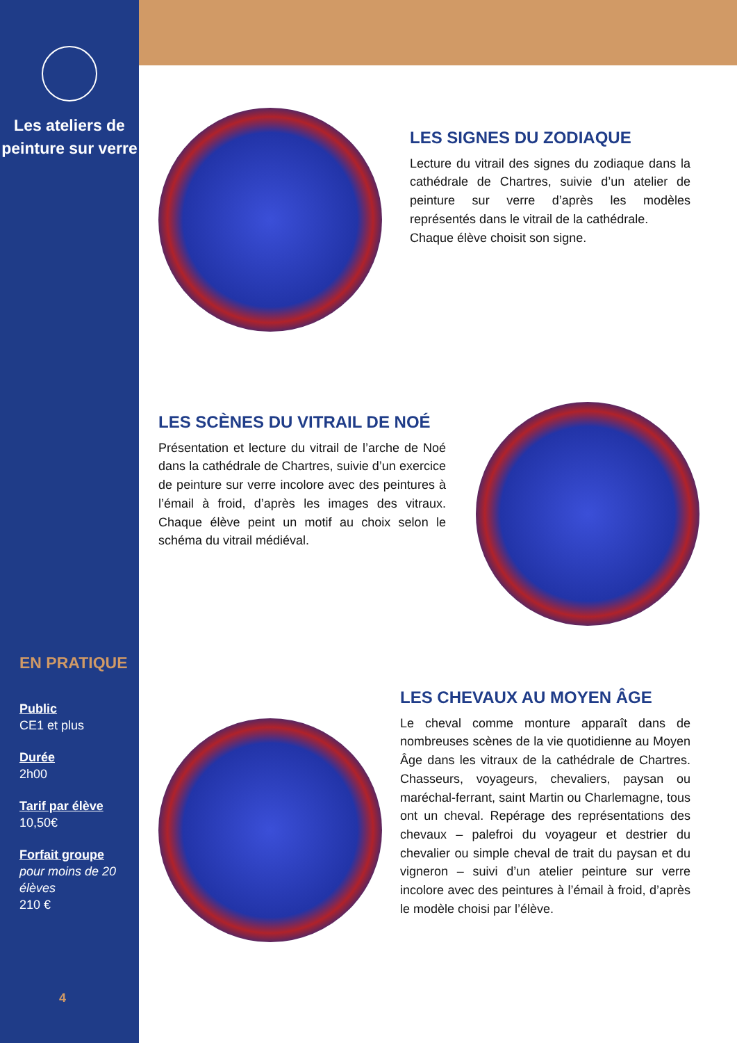Les ateliers de peinture sur verre
EN PRATIQUE
Public
CE1 et plus
Durée
2h00
Tarif par élève
10,50€
Forfait groupe
pour moins de 20 élèves
210 €
4
LES SIGNES DU ZODIAQUE
Lecture du vitrail des signes du zodiaque dans la cathédrale de Chartres, suivie d’un atelier de peinture sur verre d’après les modèles représentés dans le vitrail de la cathédrale.
Chaque élève choisit son signe.
LES SCÈNES DU VITRAIL DE NOÉ
Présentation et lecture du vitrail de l’arche de Noé dans la cathédrale de Chartres, suivie d’un exercice de peinture sur verre incolore avec des peintures à l’émail à froid, d’après les images des vitraux. Chaque élève peint un motif au choix selon le schéma du vitrail médiéval.
LES CHEVAUX AU MOYEN ÂGE
Le cheval comme monture apparaît dans de nombreuses scènes de la vie quotidienne au Moyen Âge dans les vitraux de la cathédrale de Chartres. Chasseurs, voyageurs, chevaliers, paysan ou maréchal-ferrant, saint Martin ou Charlemagne, tous ont un cheval. Repérage des représentations des chevaux – palefroi du voyageur et destrier du chevalier ou simple cheval de trait du paysan et du vigneron – suivi d’un atelier peinture sur verre incolore avec des peintures à l’émail à froid, d’après le modèle choisi par l’élève.